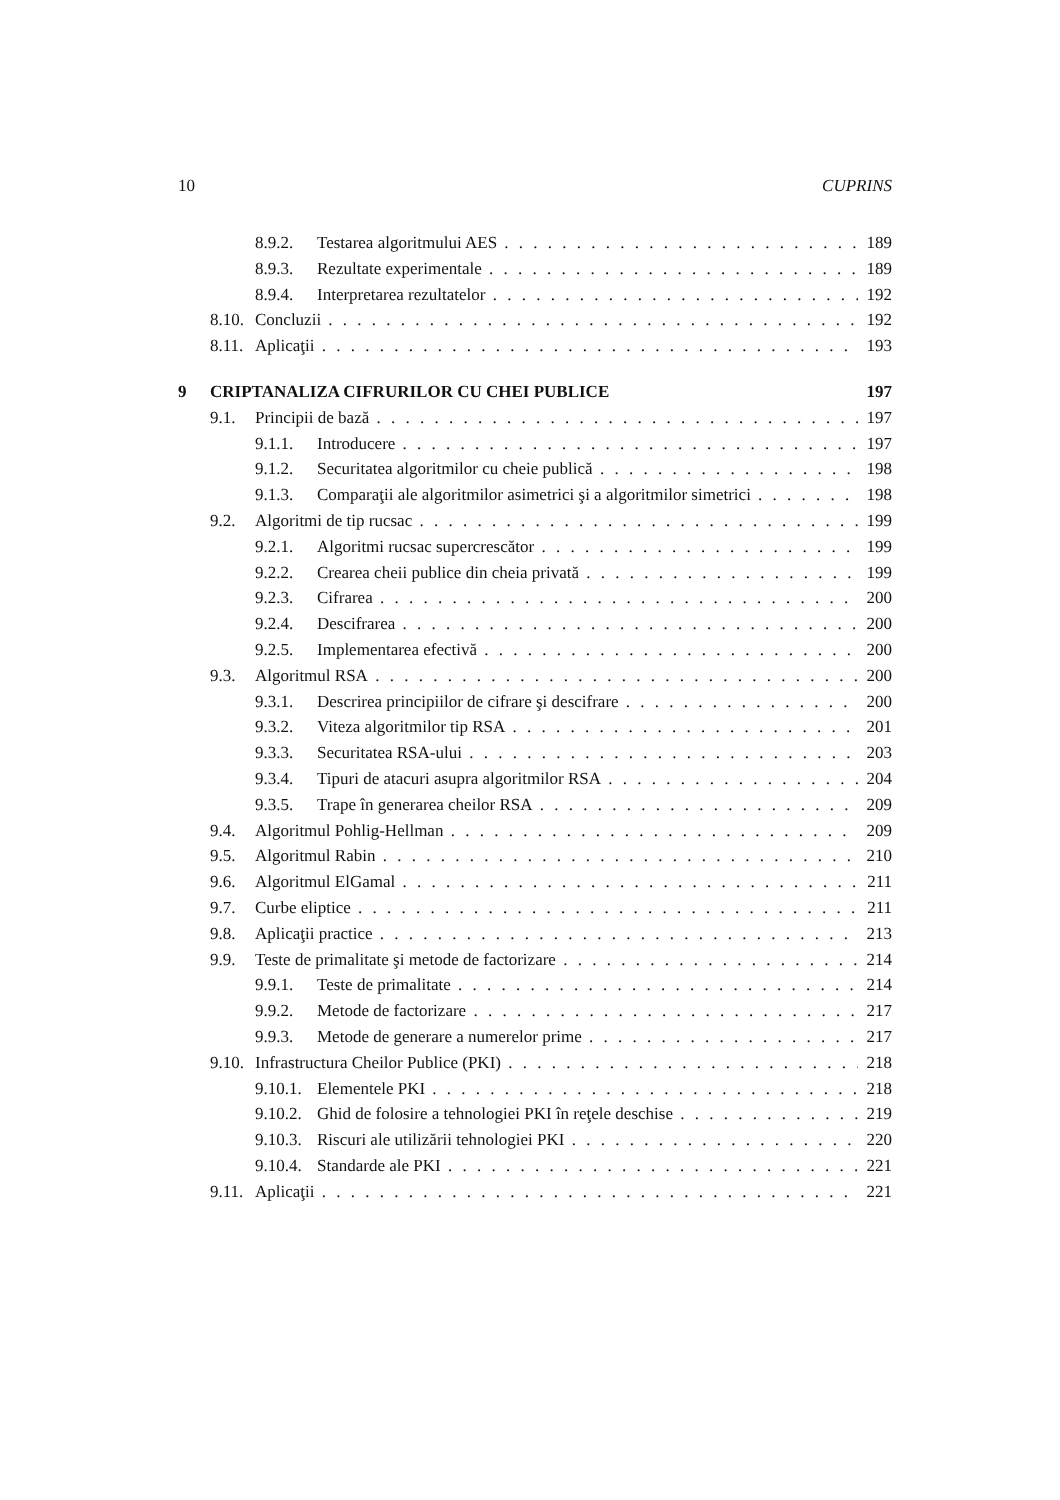10 CUPRINS
8.9.2. Testarea algoritmului AES 189
8.9.3. Rezultate experimentale 189
8.9.4. Interpretarea rezultatelor 192
8.10. Concluzii 192
8.11. Aplicaţii 193
9 CRIPTANALIZA CIFRURILOR CU CHEI PUBLICE 197
9.1. Principii de bază 197
9.1.1. Introducere 197
9.1.2. Securitatea algoritmilor cu cheie publică 198
9.1.3. Comparaţii ale algoritmilor asimetrici şi a algoritmilor simetrici 198
9.2. Algoritmi de tip rucsac 199
9.2.1. Algoritmi rucsac supercrescător 199
9.2.2. Crearea cheii publice din cheia privată 199
9.2.3. Cifrarea 200
9.2.4. Descifrarea 200
9.2.5. Implementarea efectivă 200
9.3. Algoritmul RSA 200
9.3.1. Descrirea principiilor de cifrare şi descifrare 200
9.3.2. Viteza algoritmilor tip RSA 201
9.3.3. Securitatea RSA-ului 203
9.3.4. Tipuri de atacuri asupra algoritmilor RSA 204
9.3.5. Trape în generarea cheilor RSA 209
9.4. Algoritmul Pohlig-Hellman 209
9.5. Algoritmul Rabin 210
9.6. Algoritmul ElGamal 211
9.7. Curbe eliptice 211
9.8. Aplicaţii practice 213
9.9. Teste de primalitate şi metode de factorizare 214
9.9.1. Teste de primalitate 214
9.9.2. Metode de factorizare 217
9.9.3. Metode de generare a numerelor prime 217
9.10. Infrastructura Cheilor Publice (PKI) 218
9.10.1. Elementele PKI 218
9.10.2. Ghid de folosire a tehnologiei PKI în reţele deschise 219
9.10.3. Riscuri ale utilizării tehnologiei PKI 220
9.10.4. Standarde ale PKI 221
9.11. Aplicaţii 221